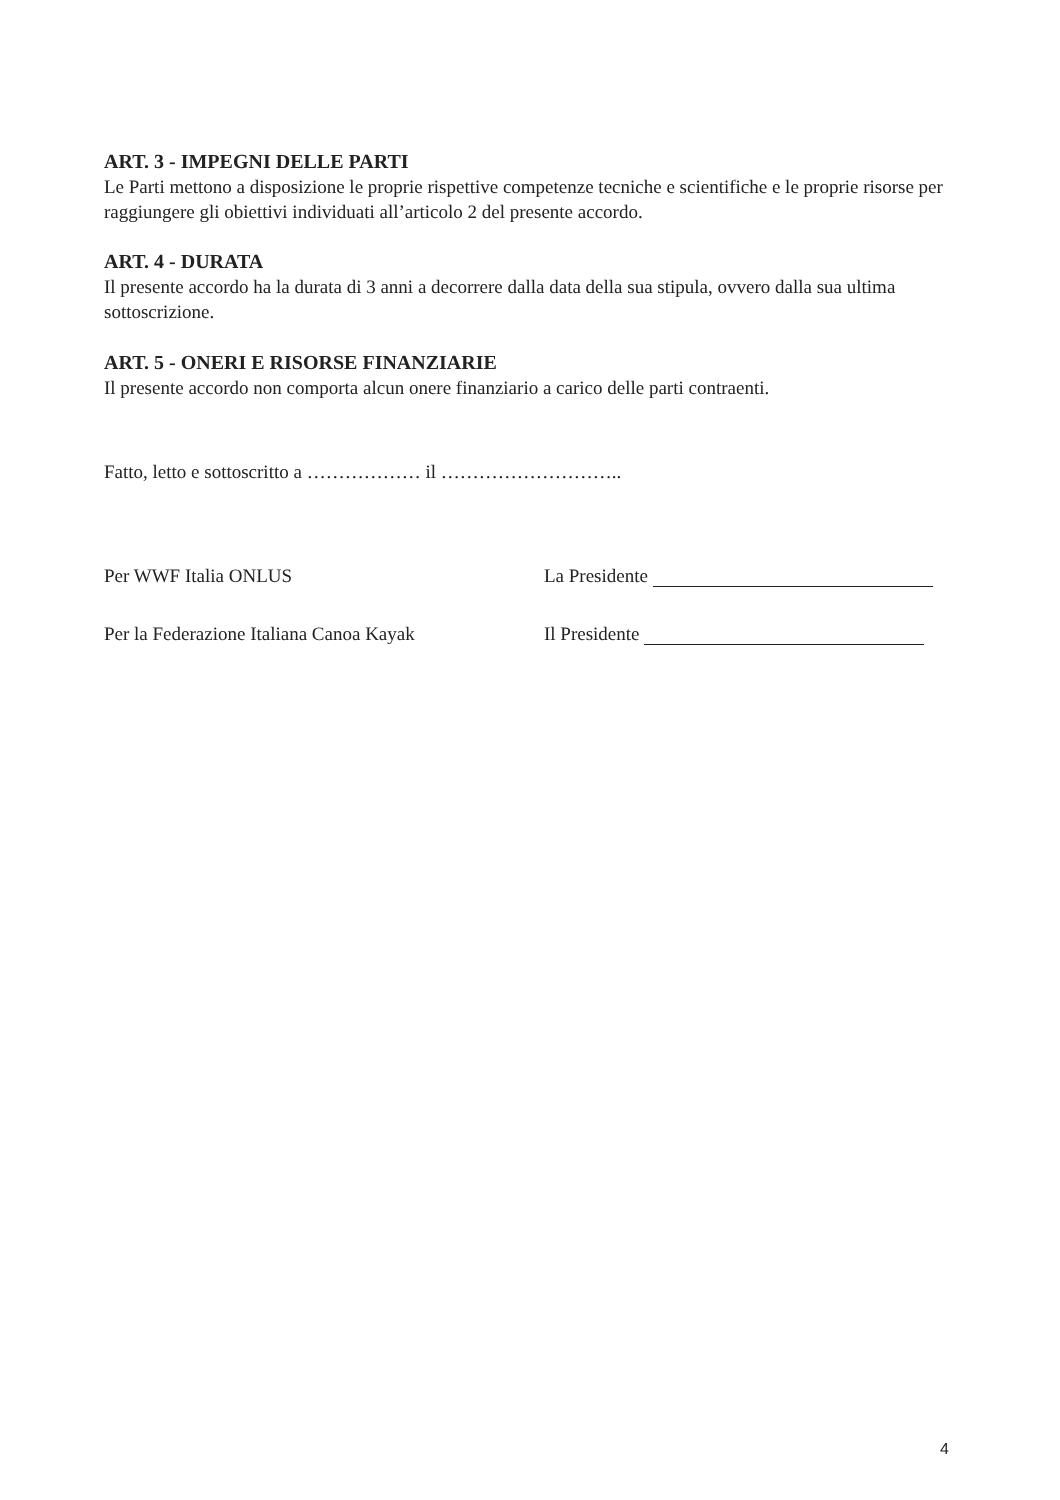ART. 3 - IMPEGNI DELLE PARTI
Le Parti mettono a disposizione le proprie rispettive competenze tecniche e scientifiche e le proprie risorse per raggiungere gli obiettivi individuati all’articolo 2 del presente accordo.
ART. 4 - DURATA
Il presente accordo ha la durata di 3 anni a decorrere dalla data della sua stipula, ovvero dalla sua ultima sottoscrizione.
ART. 5 - ONERI E RISORSE FINANZIARIE
Il presente accordo non comporta alcun onere finanziario a carico delle parti contraenti.
Fatto, letto e sottoscritto a ……………… il ………………………..
Per WWF Italia ONLUS La Presidente
Per la Federazione Italiana Canoa Kayak
Il Presidente
4